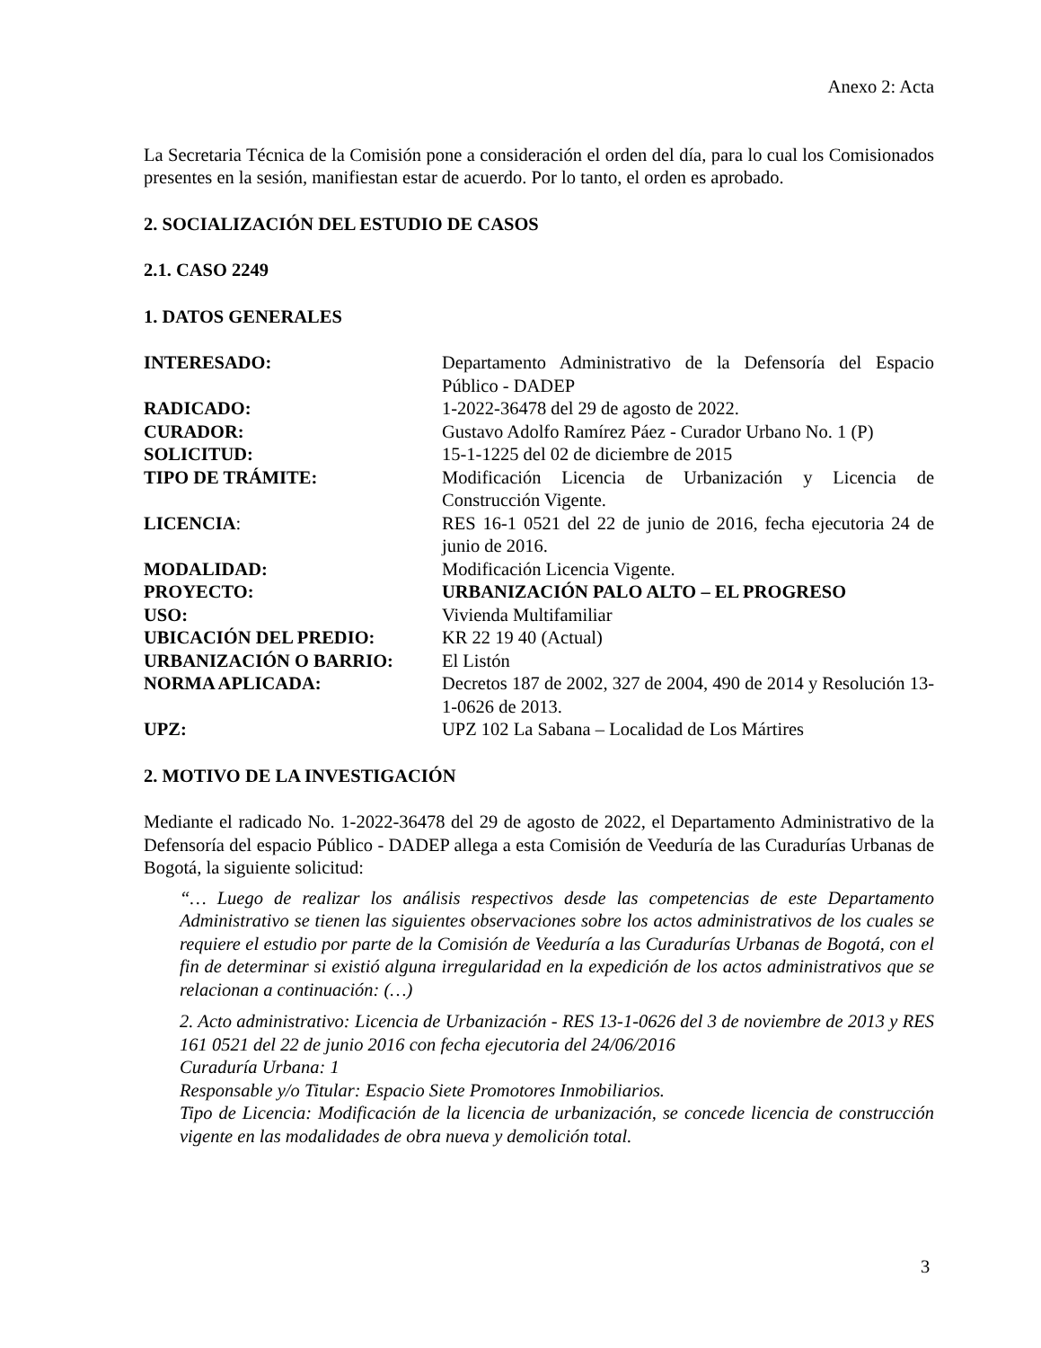Anexo 2: Acta
La Secretaria Técnica de la Comisión pone a consideración el orden del día, para lo cual los Comisionados presentes en la sesión, manifiestan estar de acuerdo. Por lo tanto, el orden es aprobado.
2. SOCIALIZACIÓN DEL ESTUDIO DE CASOS
2.1. CASO 2249
1. DATOS GENERALES
| INTERESADO: | Departamento Administrativo de la Defensoría del Espacio Público - DADEP |
| RADICADO: | 1-2022-36478 del 29 de agosto de 2022. |
| CURADOR: | Gustavo Adolfo Ramírez Páez - Curador Urbano No. 1 (P) |
| SOLICITUD: | 15-1-1225 del 02 de diciembre de 2015 |
| TIPO DE TRÁMITE: | Modificación Licencia de Urbanización y Licencia de Construcción Vigente. |
| LICENCIA : | RES 16-1 0521 del 22 de junio de 2016, fecha ejecutoria 24 de junio de 2016. |
| MODALIDAD: | Modificación Licencia Vigente. |
| PROYECTO: | URBANIZACIÓN PALO ALTO – EL PROGRESO |
| USO: | Vivienda Multifamiliar |
| UBICACIÓN DEL PREDIO: | KR 22 19 40 (Actual) |
| URBANIZACIÓN O BARRIO: | El Listón |
| NORMA APLICADA: | Decretos 187 de 2002, 327 de 2004, 490 de 2014 y Resolución 13-1-0626 de 2013. |
| UPZ: | UPZ 102 La Sabana – Localidad de Los Mártires |
2. MOTIVO DE LA INVESTIGACIÓN
Mediante el radicado No. 1-2022-36478 del 29 de agosto de 2022, el Departamento Administrativo de la Defensoría del espacio Público - DADEP allega a esta Comisión de Veeduría de las Curadurías Urbanas de Bogotá, la siguiente solicitud:
“… Luego de realizar los análisis respectivos desde las competencias de este Departamento Administrativo se tienen las siguientes observaciones sobre los actos administrativos de los cuales se requiere el estudio por parte de la Comisión de Veeduría a las Curadurías Urbanas de Bogotá, con el fin de determinar si existió alguna irregularidad en la expedición de los actos administrativos que se relacionan a continuación: (…)
2. Acto administrativo: Licencia de Urbanización - RES 13-1-0626 del 3 de noviembre de 2013 y RES 161 0521 del 22 de junio 2016 con fecha ejecutoria del 24/06/2016
Curaduría Urbana: 1
Responsable y/o Titular: Espacio Siete Promotores Inmobiliarios.
Tipo de Licencia: Modificación de la licencia de urbanización, se concede licencia de construcción vigente en las modalidades de obra nueva y demolición total.
3